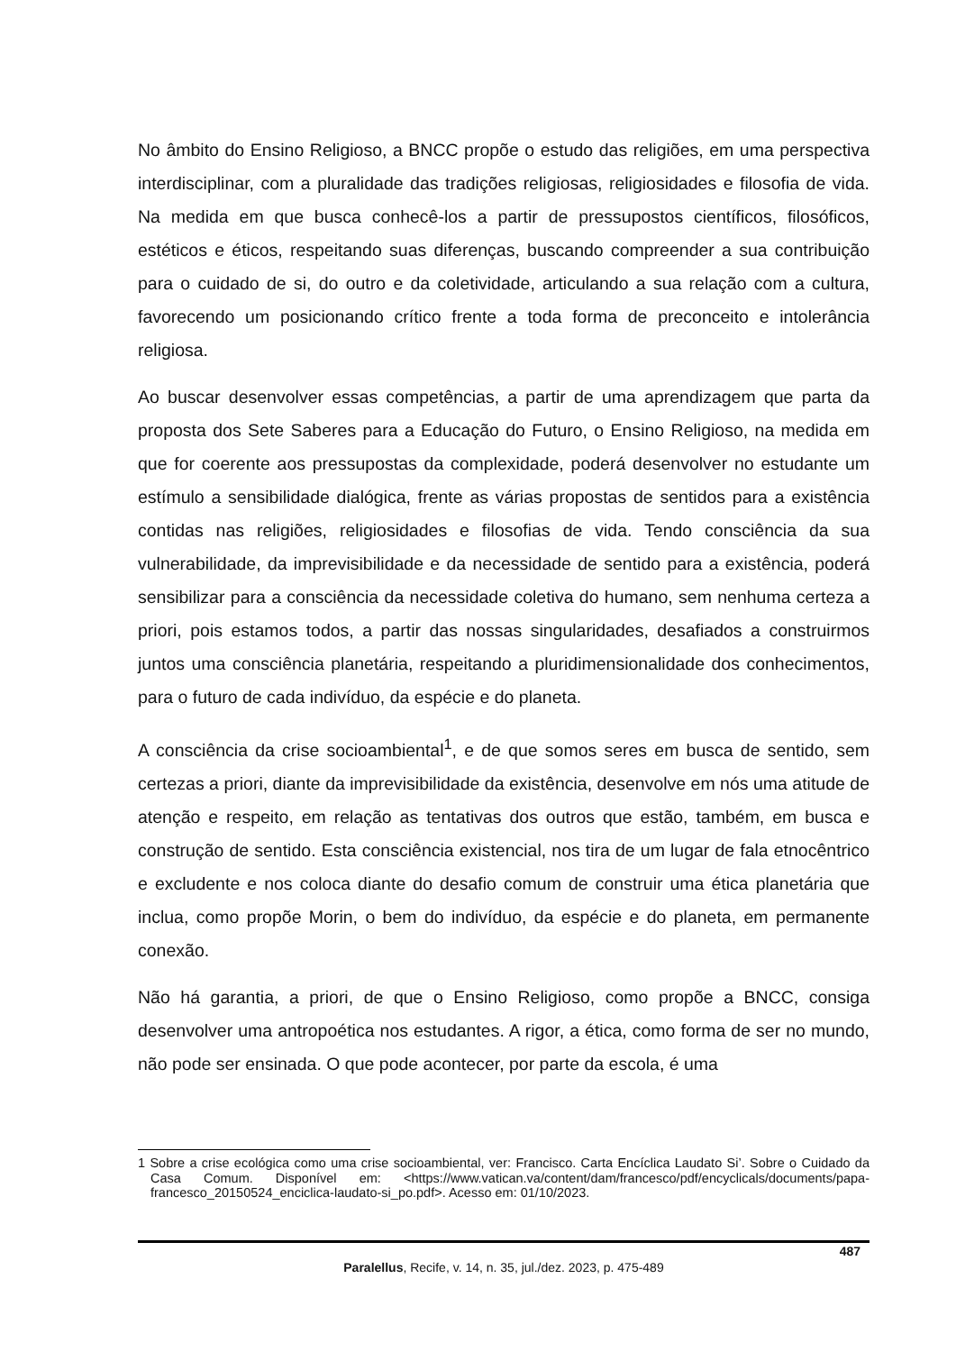No âmbito do Ensino Religioso, a BNCC propõe o estudo das religiões, em uma perspectiva interdisciplinar, com a pluralidade das tradições religiosas, religiosidades e filosofia de vida. Na medida em que busca conhecê-los a partir de pressupostos científicos, filosóficos, estéticos e éticos, respeitando suas diferenças, buscando compreender a sua contribuição para o cuidado de si, do outro e da coletividade, articulando a sua relação com a cultura, favorecendo um posicionando crítico frente a toda forma de preconceito e intolerância religiosa.
Ao buscar desenvolver essas competências, a partir de uma aprendizagem que parta da proposta dos Sete Saberes para a Educação do Futuro, o Ensino Religioso, na medida em que for coerente aos pressupostas da complexidade, poderá desenvolver no estudante um estímulo a sensibilidade dialógica, frente as várias propostas de sentidos para a existência contidas nas religiões, religiosidades e filosofias de vida. Tendo consciência da sua vulnerabilidade, da imprevisibilidade e da necessidade de sentido para a existência, poderá sensibilizar para a consciência da necessidade coletiva do humano, sem nenhuma certeza a priori, pois estamos todos, a partir das nossas singularidades, desafiados a construirmos juntos uma consciência planetária, respeitando a pluridimensionalidade dos conhecimentos, para o futuro de cada indivíduo, da espécie e do planeta.
A consciência da crise socioambiental<sup>1</sup>, e de que somos seres em busca de sentido, sem certezas a priori, diante da imprevisibilidade da existência, desenvolve em nós uma atitude de atenção e respeito, em relação as tentativas dos outros que estão, também, em busca e construção de sentido. Esta consciência existencial, nos tira de um lugar de fala etnocêntrico e excludente e nos coloca diante do desafio comum de construir uma ética planetária que inclua, como propõe Morin, o bem do indivíduo, da espécie e do planeta, em permanente conexão.
Não há garantia, a priori, de que o Ensino Religioso, como propõe a BNCC, consiga desenvolver uma antropoética nos estudantes. A rigor, a ética, como forma de ser no mundo, não pode ser ensinada. O que pode acontecer, por parte da escola, é uma
1 Sobre a crise ecológica como uma crise socioambiental, ver: Francisco. Carta Encíclica Laudato Si’. Sobre o Cuidado da Casa Comum. Disponível em: <https://www.vatican.va/content/dam/francesco/pdf/encyclicals/documents/papa-francesco_20150524_enciclica-laudato-si_po.pdf>. Acesso em: 01/10/2023.
487
Paralellus, Recife, v. 14, n. 35, jul./dez. 2023, p. 475-489